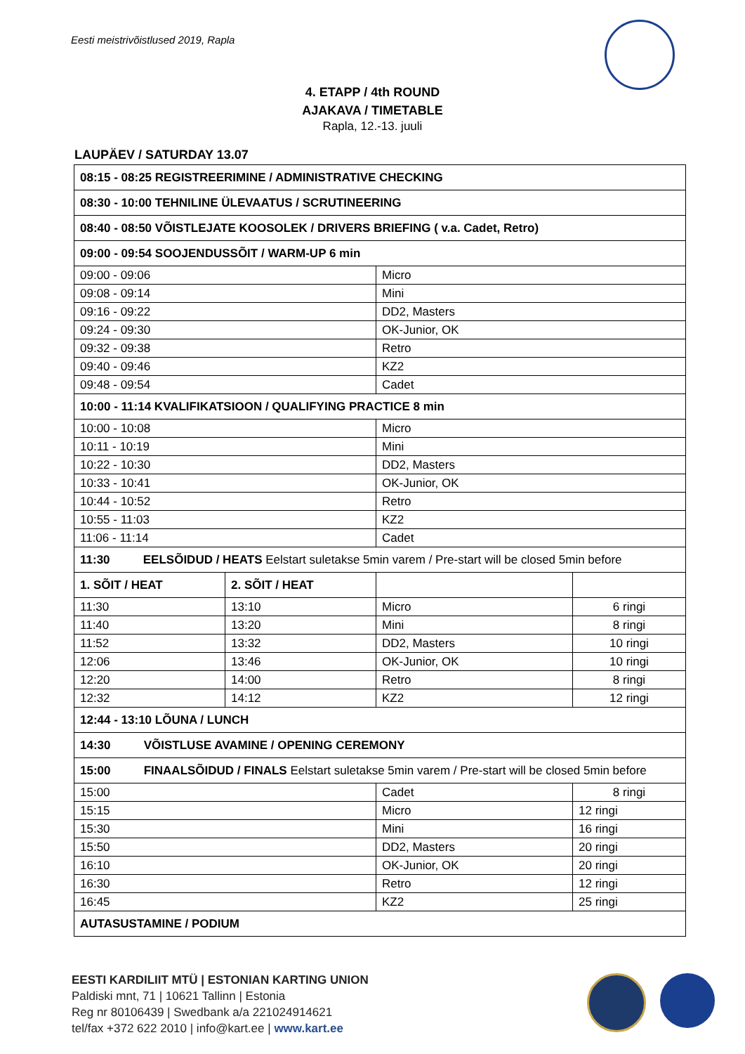Eesti meistrivõistlused 2019, Rapla
4. ETAPP / 4th ROUND
AJAKAVA / TIMETABLE
Rapla, 12.-13. juuli
LAUPÄEV / SATURDAY 13.07
| 08:15 - 08:25 REGISTREERIMINE / ADMINISTRATIVE CHECKING | | | |
| 08:30 - 10:00 TEHNILINE ÜLEVAATUS / SCRUTINEERING | | | |
| 08:40 - 08:50 VÕISTLEJATE KOOSOLEK / DRIVERS BRIEFING ( v.a. Cadet, Retro) | | | |
| 09:00 - 09:54 SOOJENDUSSÕIT / WARM-UP 6 min | | | |
| 09:00 - 09:06 | | Micro | |
| 09:08 - 09:14 | | Mini | |
| 09:16 - 09:22 | | DD2, Masters | |
| 09:24 - 09:30 | | OK-Junior, OK | |
| 09:32 - 09:38 | | Retro | |
| 09:40 - 09:46 | | KZ2 | |
| 09:48 - 09:54 | | Cadet | |
| 10:00 - 11:14 KVALIFIKATSIOON / QUALIFYING PRACTICE 8 min | | | |
| 10:00 - 10:08 | | Micro | |
| 10:11 - 10:19 | | Mini | |
| 10:22 - 10:30 | | DD2, Masters | |
| 10:33 - 10:41 | | OK-Junior, OK | |
| 10:44 - 10:52 | | Retro | |
| 10:55 - 11:03 | | KZ2 | |
| 11:06 - 11:14 | | Cadet | |
| 11:30 EELSÕIDUD / HEATS Eelstart suletakse 5min varem / Pre-start will be closed 5min before | | | |
| 1. SÕIT / HEAT | 2. SÕIT / HEAT | | |
| 11:30 | 13:10 | Micro | 6 ringi |
| 11:40 | 13:20 | Mini | 8 ringi |
| 11:52 | 13:32 | DD2, Masters | 10 ringi |
| 12:06 | 13:46 | OK-Junior, OK | 10 ringi |
| 12:20 | 14:00 | Retro | 8 ringi |
| 12:32 | 14:12 | KZ2 | 12 ringi |
| 12:44 - 13:10 LÕUNA / LUNCH | | | |
| 14:30 VÕISTLUSE AVAMINE / OPENING CEREMONY | | | |
| 15:00 FINAALSÕIDUD / FINALS Eelstart suletakse 5min varem / Pre-start will be closed 5min before | | | |
| 15:00 | | Cadet | 8 ringi |
| 15:15 | | Micro | 12 ringi |
| 15:30 | | Mini | 16 ringi |
| 15:50 | | DD2, Masters | 20 ringi |
| 16:10 | | OK-Junior, OK | 20 ringi |
| 16:30 | | Retro | 12 ringi |
| 16:45 | | KZ2 | 25 ringi |
| AUTASUSTAMINE / PODIUM | | | |
EESTI KARDILIIT MTÜ | ESTONIAN KARTING UNION
Paldiski mnt, 71 | 10621 Tallinn | Estonia
Reg nr 80106439 | Swedbank a/a 221024914621
tel/fax +372 622 2010 | info@kart.ee | www.kart.ee